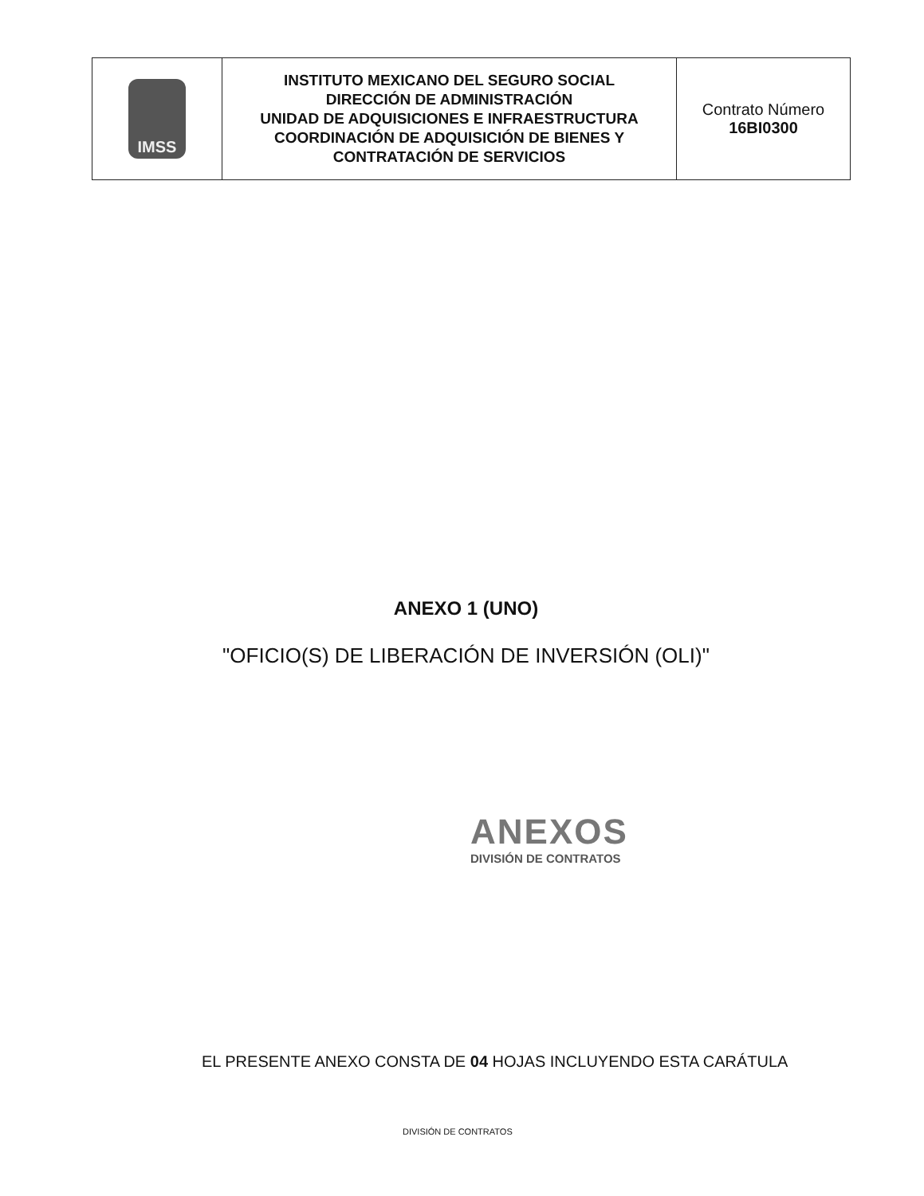| IMSS | INSTITUTO MEXICANO DEL SEGURO SOCIAL DIRECCIÓN DE ADMINISTRACIÓN UNIDAD DE ADQUISICIONES E INFRAESTRUCTURA COORDINACIÓN DE ADQUISICIÓN DE BIENES Y CONTRATACIÓN DE SERVICIOS | Contrato Número 16BI0300 |
ANEXO 1 (UNO)
"OFICIO(S) DE LIBERACIÓN DE INVERSIÓN (OLI)"
ANEXOS
DIVISIÓN DE CONTRATOS
EL PRESENTE ANEXO CONSTA DE 04 HOJAS INCLUYENDO ESTA CARÁTULA
DIVISIÓN DE CONTRATOS